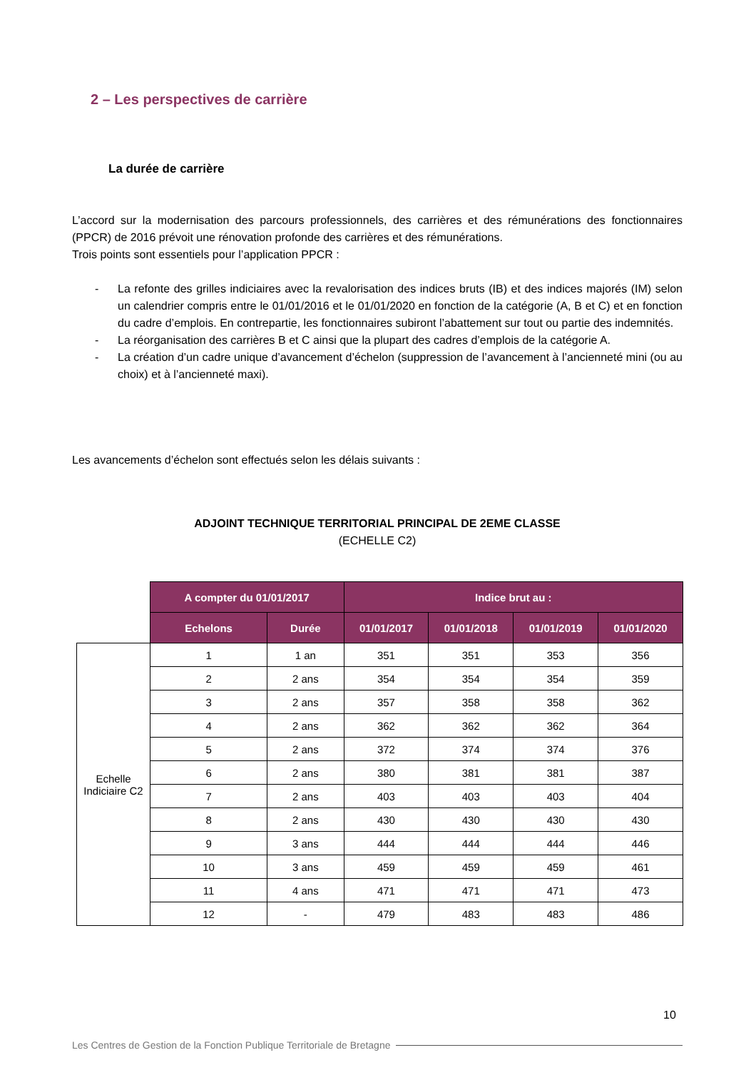2 – Les perspectives de carrière
La durée de carrière
L’accord sur la modernisation des parcours professionnels, des carrières et des rémunérations des fonctionnaires (PPCR) de 2016 prévoit une rénovation profonde des carrières et des rémunérations.
Trois points sont essentiels pour l’application PPCR :
- La refonte des grilles indiciaires avec la revalorisation des indices bruts (IB) et des indices majorés (IM) selon un calendrier compris entre le 01/01/2016 et le 01/01/2020 en fonction de la catégorie (A, B et C) et en fonction du cadre d’emplois. En contrepartie, les fonctionnaires subiront l’abattement sur tout ou partie des indemnités.
- La réorganisation des carrières B et C ainsi que la plupart des cadres d’emplois de la catégorie A.
- La création d’un cadre unique d’avancement d’échelon (suppression de l’avancement à l’ancienneté mini (ou au choix) et à l’ancienneté maxi).
Les avancements d’échelon sont effectués selon les délais suivants :
ADJOINT TECHNIQUE TERRITORIAL PRINCIPAL DE 2EME CLASSE
(ECHELLE C2)
| | A compter du 01/01/2017 | | Indice brut au : | | | |
| --- | --- | --- | --- | --- | --- | --- |
| | Echelons | Durée | 01/01/2017 | 01/01/2018 | 01/01/2019 | 01/01/2020 |
| Echelle Indiciaire C2 | 1 | 1 an | 351 | 351 | 353 | 356 |
| | 2 | 2 ans | 354 | 354 | 354 | 359 |
| | 3 | 2 ans | 357 | 358 | 358 | 362 |
| | 4 | 2 ans | 362 | 362 | 362 | 364 |
| | 5 | 2 ans | 372 | 374 | 374 | 376 |
| | 6 | 2 ans | 380 | 381 | 381 | 387 |
| | 7 | 2 ans | 403 | 403 | 403 | 404 |
| | 8 | 2 ans | 430 | 430 | 430 | 430 |
| | 9 | 3 ans | 444 | 444 | 444 | 446 |
| | 10 | 3 ans | 459 | 459 | 459 | 461 |
| | 11 | 4 ans | 471 | 471 | 471 | 473 |
| | 12 | - | 479 | 483 | 483 | 486 |
10
Les Centres de Gestion de la Fonction Publique Territoriale de Bretagne